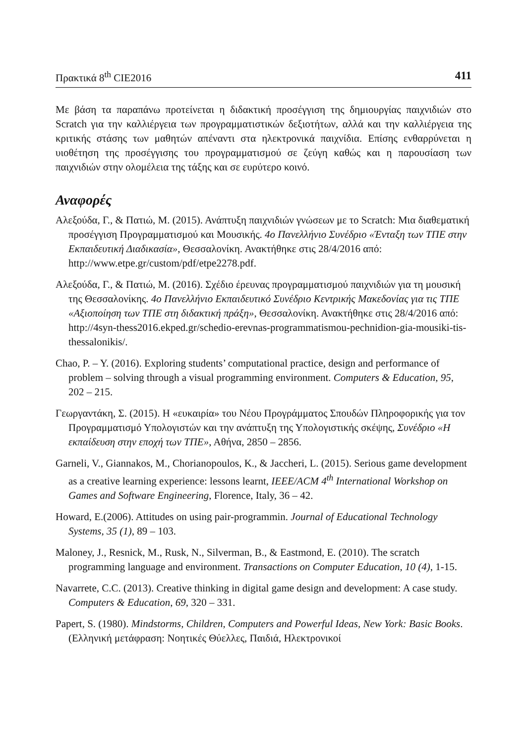Πρακτικά 8<sup>th</sup> CIE2016 411
Με βάση τα παραπάνω προτείνεται η διδακτική προσέγγιση της δημιουργίας παιχνιδιών στο Scratch για την καλλιέργεια των προγραμματιστικών δεξιοτήτων, αλλά και την καλλιέργεια της κριτικής στάσης των μαθητών απέναντι στα ηλεκτρονικά παιχνίδια. Επίσης ενθαρρύνεται η υιοθέτηση της προσέγγισης του προγραμματισμού σε ζεύγη καθώς και η παρουσίαση των παιχνιδιών στην ολομέλεια της τάξης και σε ευρύτερο κοινό.
Αναφορές
Αλεξούδα, Γ., & Πατιώ, Μ. (2015). Ανάπτυξη παιχνιδιών γνώσεων με το Scratch: Μια διαθεματική προσέγγιση Προγραμματισμού και Μουσικής. 4ο Πανελλήνιο Συνέδριο «Ένταξη των ΤΠΕ στην Εκπαιδευτική Διαδικασία», Θεσσαλονίκη. Ανακτήθηκε στις 28/4/2016 από: http://www.etpe.gr/custom/pdf/etpe2278.pdf.
Αλεξούδα, Γ., & Πατιώ, Μ. (2016). Σχέδιο έρευνας προγραμματισμού παιχνιδιών για τη μουσική της Θεσσαλονίκης. 4ο Πανελλήνιο Εκπαιδευτικό Συνέδριο Κεντρικής Μακεδονίας για τις ΤΠΕ «Αξιοποίηση των ΤΠΕ στη διδακτική πράξη», Θεσσαλονίκη. Ανακτήθηκε στις 28/4/2016 από: http://4syn-thess2016.ekped.gr/schedio-erevnas-programmatismou-pechnidion-gia-mousiki-tis-thessalonikis/.
Chao, P. – Y. (2016). Exploring students’ computational practice, design and performance of problem – solving through a visual programming environment. Computers & Education, 95, 202 – 215.
Γεωργαντάκη, Σ. (2015). Η «ευκαιρία» του Νέου Προγράμματος Σπουδών Πληροφορικής για τον Προγραμματισμό Υπολογιστών και την ανάπτυξη της Υπολογιστικής σκέψης, Συνέδριο «Η εκπαίδευση στην εποχή των ΤΠΕ», Αθήνα, 2850 – 2856.
Garneli, V., Giannakos, M., Chorianopoulos, K., & Jaccheri, L. (2015). Serious game development as a creative learning experience: lessons learnt, IEEE/ACM 4<sup>th</sup> International Workshop on Games and Software Engineering, Florence, Italy, 36 – 42.
Howard, E.(2006). Attitudes on using pair-programmin. Journal of Educational Technology Systems, 35 (1), 89 – 103.
Maloney, J., Resnick, M., Rusk, N., Silverman, B., & Eastmond, E. (2010). The scratch programming language and environment. Transactions on Computer Education, 10 (4), 1-15.
Navarrete, C.C. (2013). Creative thinking in digital game design and development: A case study. Computers & Education, 69, 320 – 331.
Papert, S. (1980). Mindstorms, Children, Computers and Powerful Ideas, New York: Basic Books. (Ελληνική μετάφραση: Νοητικές Θύελλες, Παιδιά, Ηλεκτρονικοί